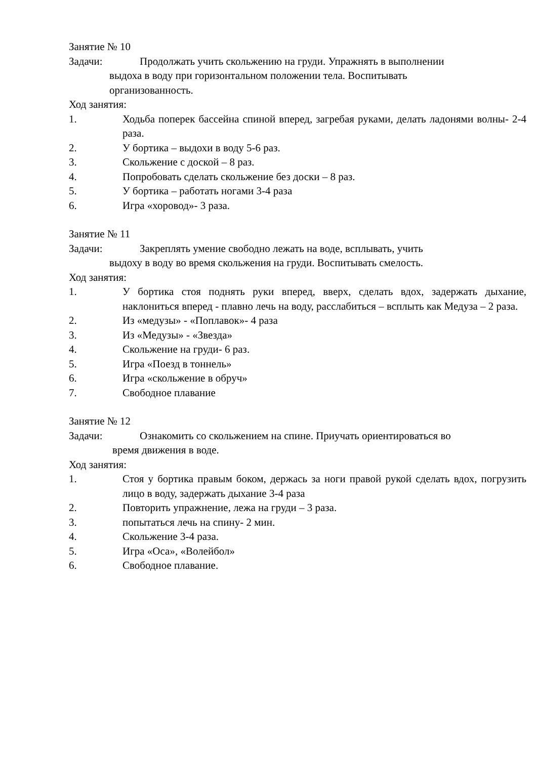Занятие № 10
Задачи: Продолжать учить скольжению на груди. Упражнять в выполнении
выдоха в воду при горизонтальном положении тела. Воспитывать
организованность.
Ход занятия:
1. Ходьба поперек бассейна спиной вперед, загребая руками, делать ладонями волны- 2-4 раза.
2. У бортика – выдохи в воду 5-6 раз.
3. Скольжение с доской – 8 раз.
4. Попробовать сделать скольжение без доски – 8 раз.
5. У бортика – работать ногами 3-4 раза
6. Игра «хоровод»- 3 раза.
Занятие № 11
Задачи: Закреплять умение свободно лежать на воде, всплывать, учить
выдоху в воду во время скольжения на груди. Воспитывать смелость.
Ход занятия:
1. У бортика стоя поднять руки вперед, вверх, сделать вдох, задержать дыхание, наклониться вперед - плавно лечь на воду, расслабиться – всплыть как Медуза – 2 раза.
2. Из «медузы» - «Поплавок»- 4 раза
3. Из «Медузы» - «Звезда»
4. Скольжение на груди- 6 раз.
5. Игра «Поезд в тоннель»
6. Игра «скольжение в обруч»
7. Свободное плавание
Занятие № 12
Задачи: Ознакомить со скольжением на спине. Приучать ориентироваться во
время движения в воде.
Ход занятия:
1. Стоя у бортика правым боком, держась за ноги правой рукой сделать вдох, погрузить лицо в воду, задержать дыхание 3-4 раза
2. Повторить упражнение, лежа на груди – 3 раза.
3. попытаться лечь на спину- 2 мин.
4. Скольжение 3-4 раза.
5. Игра «Оса», «Волейбол»
6. Свободное плавание.